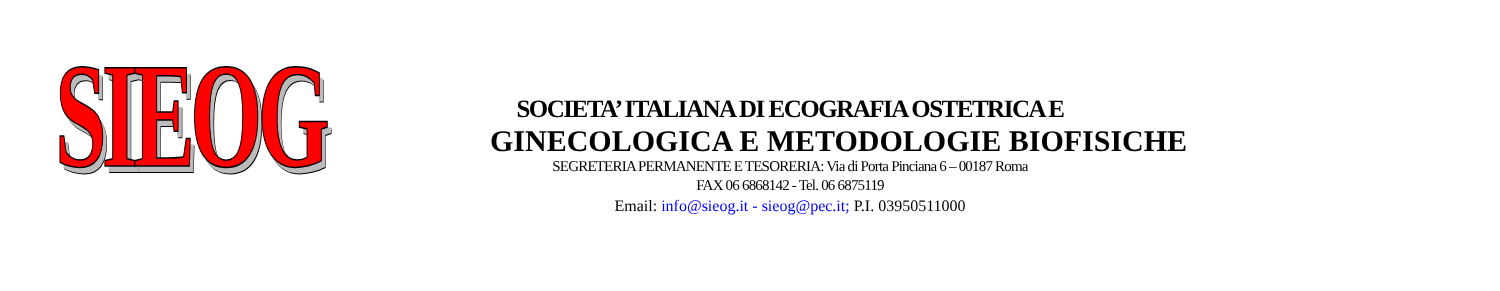SIEOG
SOCIETA’ ITALIANA DI ECOGRAFIA OSTETRICA E
GINECOLOGICA E METODOLOGIE BIOFISICHE
SEGRETERIA PERMANENTE E TESORERIA: Via di Porta Pinciana 6 – 00187 Roma
FAX 06 6868142 - Tel. 06 6875119
Email: info@sieog.it - sieog@pec.it; P.I. 03950511000